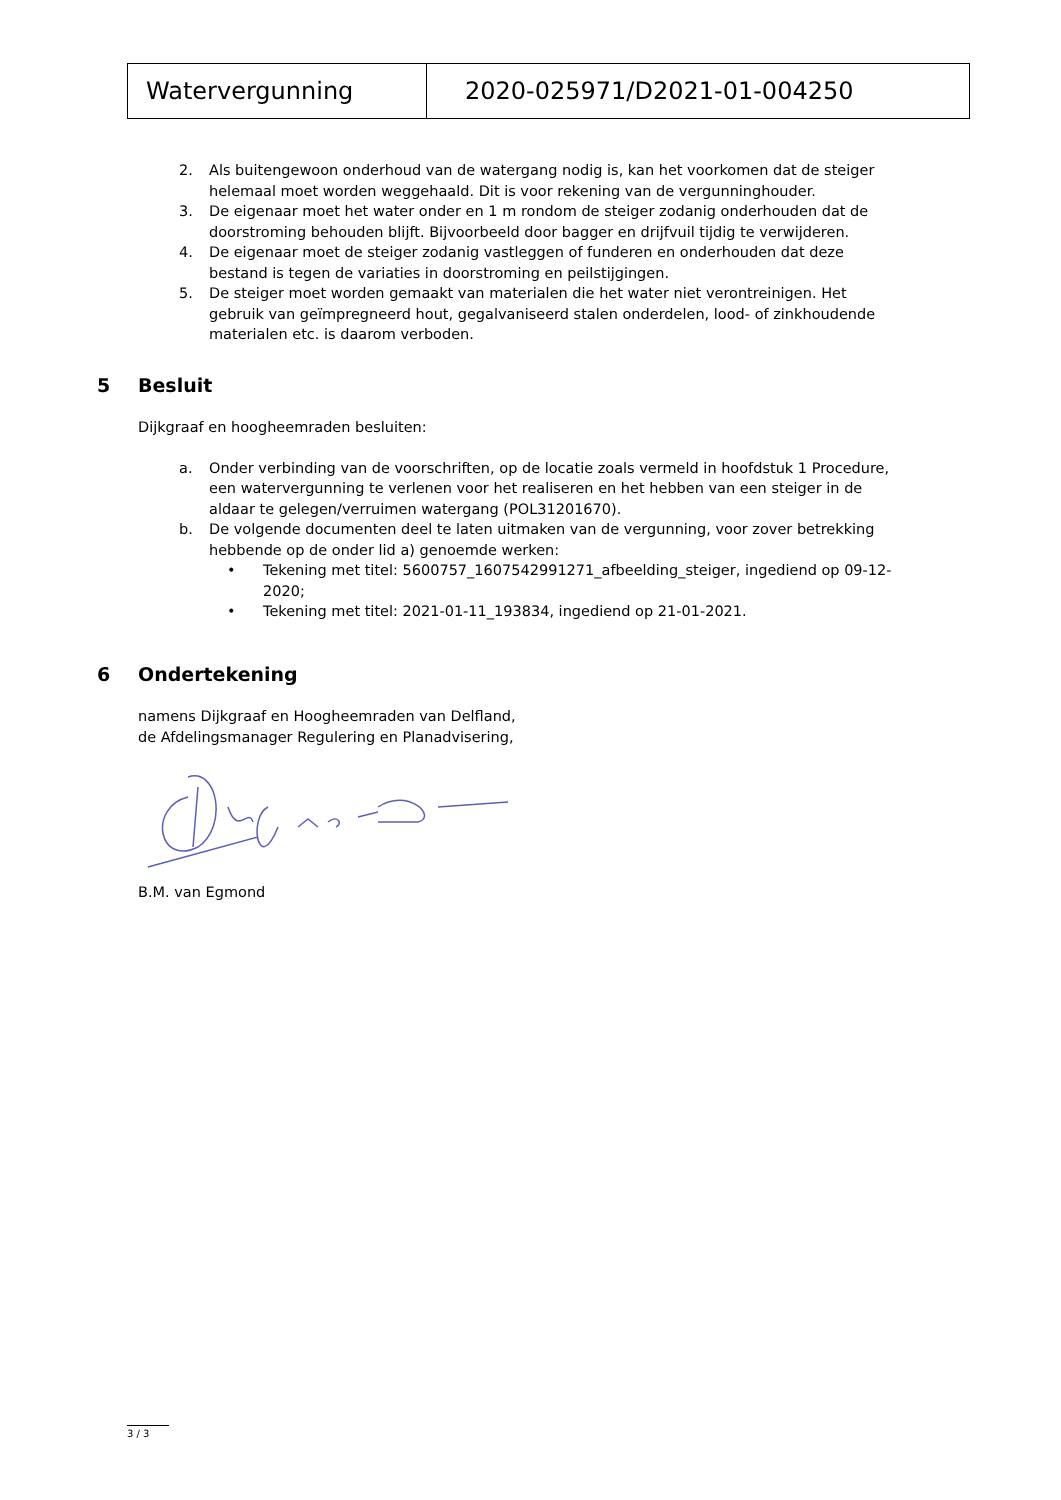| Watervergunning | 2020-025971/D2021-01-004250 |
2. Als buitengewoon onderhoud van de watergang nodig is, kan het voorkomen dat de steiger helemaal moet worden weggehaald. Dit is voor rekening van de vergunninghouder.
3. De eigenaar moet het water onder en 1 m rondom de steiger zodanig onderhouden dat de doorstroming behouden blijft. Bijvoorbeeld door bagger en drijfvuil tijdig te verwijderen.
4. De eigenaar moet de steiger zodanig vastleggen of funderen en onderhouden dat deze bestand is tegen de variaties in doorstroming en peilstijgingen.
5. De steiger moet worden gemaakt van materialen die het water niet verontreinigen. Het gebruik van geïmpregneerd hout, gegalvaniseerd stalen onderdelen, lood- of zinkhoudende materialen etc. is daarom verboden.
5 Besluit
Dijkgraaf en hoogheemraden besluiten:
a. Onder verbinding van de voorschriften, op de locatie zoals vermeld in hoofdstuk 1 Procedure, een watervergunning te verlenen voor het realiseren en het hebben van een steiger in de aldaar te gelegen/verruimen watergang (POL31201670).
b. De volgende documenten deel te laten uitmaken van de vergunning, voor zover betrekking hebbende op de onder lid a) genoemde werken:
• Tekening met titel: 5600757_1607542991271_afbeelding_steiger, ingediend op 09-12-2020;
• Tekening met titel: 2021-01-11_193834, ingediend op 21-01-2021.
6 Ondertekening
namens Dijkgraaf en Hoogheemraden van Delfland,
de Afdelingsmanager Regulering en Planadvisering,
B.M. van Egmond
3 / 3